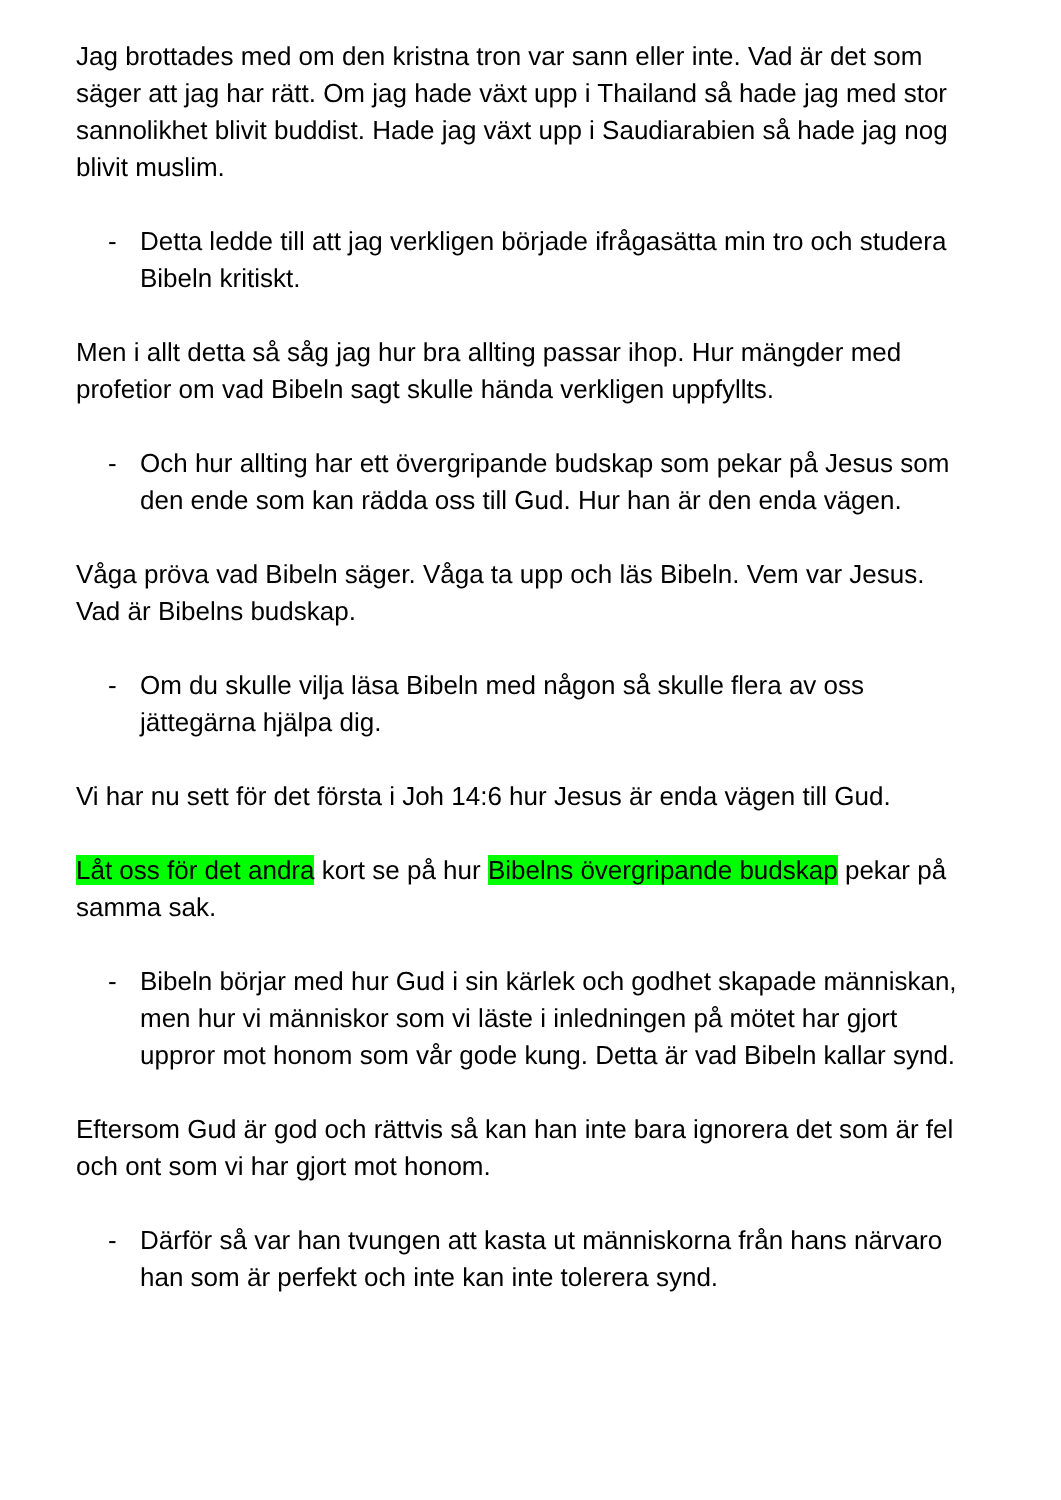Jag brottades med om den kristna tron var sann eller inte. Vad är det som säger att jag har rätt. Om jag hade växt upp i Thailand så hade jag med stor sannolikhet blivit buddist. Hade jag växt upp i Saudiarabien så hade jag nog blivit muslim.
- Detta ledde till att jag verkligen började ifrågasätta min tro och studera Bibeln kritiskt.
Men i allt detta så såg jag hur bra allting passar ihop. Hur mängder med profetior om vad Bibeln sagt skulle hända verkligen uppfyllts.
- Och hur allting har ett övergripande budskap som pekar på Jesus som den ende som kan rädda oss till Gud. Hur han är den enda vägen.
Våga pröva vad Bibeln säger. Våga ta upp och läs Bibeln. Vem var Jesus. Vad är Bibelns budskap.
- Om du skulle vilja läsa Bibeln med någon så skulle flera av oss jättegärna hjälpa dig.
Vi har nu sett för det första i Joh 14:6 hur Jesus är enda vägen till Gud.
Låt oss för det andra kort se på hur Bibelns övergripande budskap pekar på samma sak.
- Bibeln börjar med hur Gud i sin kärlek och godhet skapade människan, men hur vi människor som vi läste i inledningen på mötet har gjort uppror mot honom som vår gode kung. Detta är vad Bibeln kallar synd.
Eftersom Gud är god och rättvis så kan han inte bara ignorera det som är fel och ont som vi har gjort mot honom.
- Därför så var han tvungen att kasta ut människorna från hans närvaro han som är perfekt och inte kan inte tolerera synd.